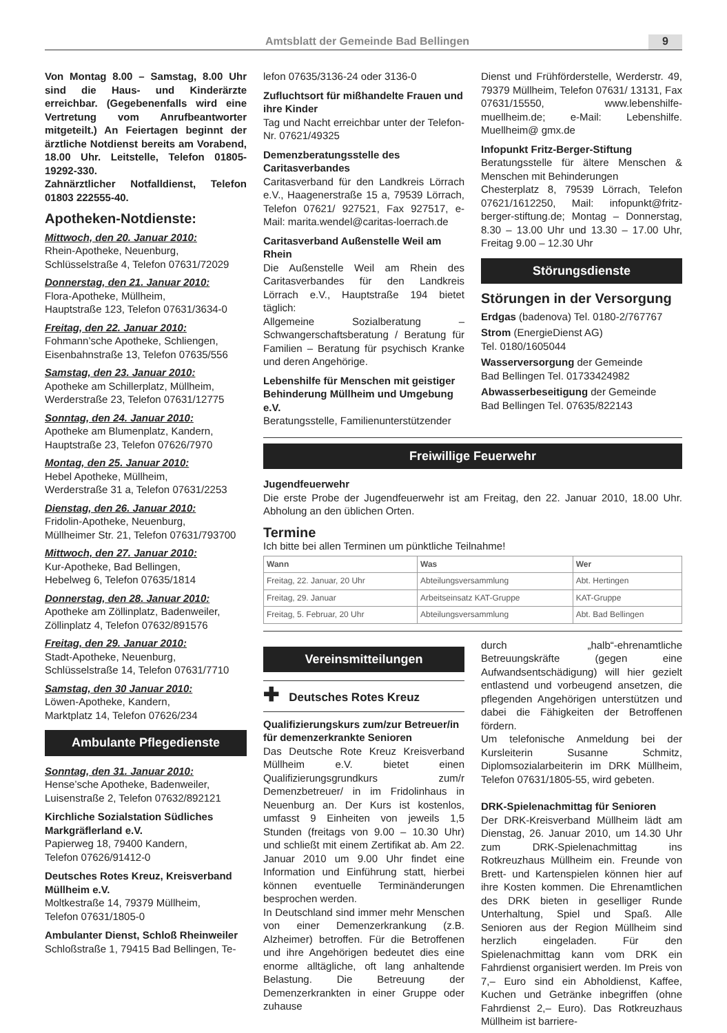Amtsblatt der Gemeinde Bad Bellingen 9
Von Montag 8.00 – Samstag, 8.00 Uhr sind die Haus- und Kinderärzte erreichbar. (Gegebenenfalls wird eine Vertretung vom Anrufbeantworter mitgeteilt.) An Feiertagen beginnt der ärztliche Notdienst bereits am Vorabend, 18.00 Uhr. Leitstelle, Telefon 01805-19292-330.
Zahnärztlicher Notfalldienst, Telefon 01803 222555-40.
Apotheken-Notdienste:
Mittwoch, den 20. Januar 2010:
Rhein-Apotheke, Neuenburg,
Schlüsselstraße 4, Telefon 07631/72029
Donnerstag, den 21. Januar 2010:
Flora-Apotheke, Müllheim,
Hauptstraße 123, Telefon 07631/3634-0
Freitag, den 22. Januar 2010:
Fohmann’sche Apotheke, Schliengen,
Eisenbahnstraße 13, Telefon 07635/556
Samstag, den 23. Januar 2010:
Apotheke am Schillerplatz, Müllheim,
Werderstraße 23, Telefon 07631/12775
Sonntag, den 24. Januar 2010:
Apotheke am Blumenplatz, Kandern,
Hauptstraße 23, Telefon 07626/7970
Montag, den 25. Januar 2010:
Hebel Apotheke, Müllheim,
Werderstraße 31 a, Telefon 07631/2253
Dienstag, den 26. Januar 2010:
Fridolin-Apotheke, Neuenburg,
Müllheimer Str. 21, Telefon 07631/793700
Mittwoch, den 27. Januar 2010:
Kur-Apotheke, Bad Bellingen,
Hebelweg 6, Telefon 07635/1814
Donnerstag, den 28. Januar 2010:
Apotheke am Zöllinplatz, Badenweiler,
Zöllinplatz 4, Telefon 07632/891576
Freitag, den 29. Januar 2010:
Stadt-Apotheke, Neuenburg,
Schlüsselstraße 14, Telefon 07631/7710
Samstag, den 30 Januar 2010:
Löwen-Apotheke, Kandern,
Marktplatz 14, Telefon 07626/234
Ambulante Pflegedienste
Sonntag, den 31. Januar 2010:
Hense’sche Apotheke, Badenweiler,
Luisenstraße 2, Telefon 07632/892121
Kirchliche Sozialstation Südliches Markgräflerland e.V.
Papierweg 18, 79400 Kandern,
Telefon 07626/91412-0
Deutsches Rotes Kreuz, Kreisverband Müllheim e.V.
Moltkestraße 14, 79379 Müllheim,
Telefon 07631/1805-0
Ambulanter Dienst, Schloß Rheinweiler
Schloßstraße 1, 79415 Bad Bellingen, Te-
lefon 07635/3136-24 oder 3136-0
Zufluchtsort für mißhandelte Frauen und ihre Kinder
Tag und Nacht erreichbar unter der Telefon-Nr. 07621/49325
Demenzberatungsstelle des Caritasverbandes
Caritasverband für den Landkreis Lörrach e.V., Haagenerstraße 15 a, 79539 Lörrach, Telefon 07621/ 927521, Fax 927517, e-Mail: marita.wendel@caritas-loerrach.de
Caritasverband Außenstelle Weil am Rhein
Die Außenstelle Weil am Rhein des Caritasverbandes für den Landkreis Lörrach e.V., Hauptstraße 194 bietet täglich:
Allgemeine Sozialberatung – Schwangerschaftsberatung / Beratung für Familien – Beratung für psychisch Kranke und deren Angehörige.
Lebenshilfe für Menschen mit geistiger Behinderung Müllheim und Umgebung e.V.
Beratungsstelle, Familienunterstützender
Dienst und Frühförderstelle, Werderstr. 49, 79379 Müllheim, Telefon 07631/ 13131, Fax 07631/15550, www.lebenshilfe-muellheim.de; e-Mail: Lebenshilfe. Muellheim@ gmx.de
Infopunkt Fritz-Berger-Stiftung
Beratungsstelle für ältere Menschen & Menschen mit Behinderungen
Chesterplatz 8, 79539 Lörrach, Telefon 07621/1612250, Mail: infopunkt@fritz-berger-stiftung.de; Montag – Donnerstag, 8.30 – 13.00 Uhr und 13.30 – 17.00 Uhr, Freitag 9.00 – 12.30 Uhr
Störungsdienste
Störungen in der Versorgung
Erdgas (badenova) Tel. 0180-2/767767
Strom (EnergieDienst AG)
Tel. 0180/1605044
Wasserversorgung der Gemeinde
Bad Bellingen Tel. 01733424982
Abwasserbeseitigung der Gemeinde
Bad Bellingen Tel. 07635/822143
Freiwillige Feuerwehr
Jugendfeuerwehr
Die erste Probe der Jugendfeuerwehr ist am Freitag, den 22. Januar 2010, 18.00 Uhr. Abholung an den üblichen Orten.
Termine
Ich bitte bei allen Terminen um pünktliche Teilnahme!
| Wann | Was | Wer |
| --- | --- | --- |
| Freitag, 22. Januar, 20 Uhr | Abteilungsversammlung | Abt. Hertingen |
| Freitag, 29. Januar | Arbeitseinsatz KAT-Gruppe | KAT-Gruppe |
| Freitag, 5. Februar, 20 Uhr | Abteilungsversammlung | Abt. Bad Bellingen |
Vereinsmitteilungen
✚ Deutsches Rotes Kreuz
Qualifizierungskurs zum/zur Betreuer/in für demenzerkrankte Senioren
Das Deutsche Rote Kreuz Kreisverband Müllheim e.V. bietet einen Qualifizierungsgrundkurs zum/r Demenzbetreuer/ in im Fridolinhaus in Neuenburg an. Der Kurs ist kostenlos, umfasst 9 Einheiten von jeweils 1,5 Stunden (freitags von 9.00 – 10.30 Uhr) und schließt mit einem Zertifikat ab. Am 22. Januar 2010 um 9.00 Uhr findet eine Information und Einführung statt, hierbei können eventuelle Terminänderungen besprochen werden.
In Deutschland sind immer mehr Menschen von einer Demenzerkrankung (z.B. Alzheimer) betroffen. Für die Betroffenen und ihre Angehörigen bedeutet dies eine enorme alltägliche, oft lang anhaltende Belastung. Die Betreuung der Demenzerkrankten in einer Gruppe oder zuhause
durch „halb“-ehrenamtliche Betreuungskräfte (gegen eine Aufwandsentschädigung) will hier gezielt entlastend und vorbeugend ansetzen, die pflegenden Angehörigen unterstützen und dabei die Fähigkeiten der Betroffenen fördern.
Um telefonische Anmeldung bei der Kursleiterin Susanne Schmitz, Diplomsozialarbeiterin im DRK Müllheim, Telefon 07631/1805-55, wird gebeten.
DRK-Spielenachmittag für Senioren
Der DRK-Kreisverband Müllheim lädt am Dienstag, 26. Januar 2010, um 14.30 Uhr zum DRK-Spielenachmittag ins Rotkreuzhaus Müllheim ein. Freunde von Brett- und Kartenspielen können hier auf ihre Kosten kommen. Die Ehrenamtlichen des DRK bieten in geselliger Runde Unterhaltung, Spiel und Spaß. Alle Senioren aus der Region Müllheim sind herzlich eingeladen. Für den Spielenachmittag kann vom DRK ein Fahrdienst organisiert werden. Im Preis von 7,– Euro sind ein Abholdienst, Kaffee, Kuchen und Getränke inbegriffen (ohne Fahrdienst 2,– Euro). Das Rotkreuzhaus Müllheim ist barriere-